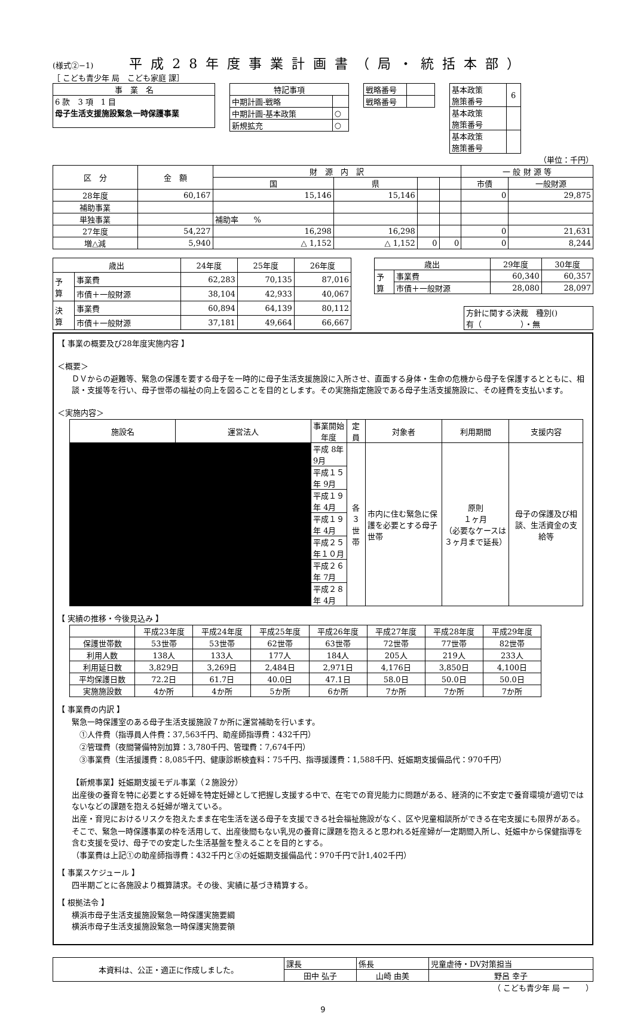(様式②−1) 平成28年度事業計画書（局・統括本部）
［ こども青少年 局　こども家庭 課］
| 事 業 名 |
| --- |
| 6 款 3 項 1 目 母子生活支援施設緊急一時保護事業 |
| 特記事項 | |
| --- | --- |
| 中期計画-戦略 | |
| 中期計画-基本政策 | ○ |
| 新規拡充 | ○ |
| 戦略番号 | |
| 戦略番号 | |
| 基本政策 施策番号 | 6 |
| 基本政策 施策番号 | |
| 基本政策 施策番号 | |
（単位：千円）
| 区 分 | 金 額 | 財 源 内 訳 | | | | 一 般 財 源 等 | |
| --- | --- | --- | --- | --- | --- | --- | --- |
| | | 国 | 県 | | | 市債 | 一般財源 |
| 28年度 | 60,167 | 15,146 | 15,146 | | | 0 | 29,875 |
| 補助事業 | | | | | | | |
| 単独事業 | | 補助率 % | | | | | |
| 27年度 | 54,227 | 16,298 | 16,298 | | | 0 | 21,631 |
| 増△減 | 5,940 | △ 1,152 | △ 1,152 | 0 | 0 | 0 | 8,244 |
| 歳出 | | 24年度 | 25年度 | 26年度 |
| --- | --- | --- | --- | --- |
| 予 算 | 事業費 | 62,283 | 70,135 | 87,016 |
| | 市債＋一般財源 | 38,104 | 42,933 | 40,067 |
| 決 算 | 事業費 | 60,894 | 64,139 | 80,112 |
| | 市債＋一般財源 | 37,181 | 49,664 | 66,667 |
| 歳出 | | 29年度 | 30年度 |
| --- | --- | --- | --- |
| 予 算 | 事業費 | 60,340 | 60,357 |
| | 市債＋一般財源 | 28,080 | 28,097 |
| 方針に関する決裁 種別() 有（ ）・無 |
【 事業の概要及び28年度実施内容 】
＜概要＞
ＤＶからの避難等、緊急の保護を要する母子を一時的に母子生活支援施設に入所させ、直面する身体・生命の危機から母子を保護するとともに、相談・支援等を行い、母子世帯の福祉の向上を図ることを目的とします。その実施指定施設である母子生活支援施設に、その経費を支払います。
＜実施内容＞
| 施設名 | 運営法人 | 事業開始年度 | 定員 | 対象者 | 利用期間 | 支援内容 |
| --- | --- | --- | --- | --- | --- | --- |
| | | 平成 8年 9月 | 各 ３世帯 | 市内に住む緊急に保護を必要とする母子世帯 | 原則 １ヶ月 （必要なケースは３ヶ月まで延長） | 母子の保護及び相談、生活資金の支給等 |
| | | 平成１５年 9月 | | | | |
| | | 平成１９年 4月 | | | | |
| | | 平成１９年 4月 | | | | |
| | | 平成２５年１０月 | | | | |
| | | 平成２６年 7月 | | | | |
| | | 平成２８年 4月 | | | | |
【 実績の推移・今後見込み 】
| | 平成23年度 | 平成24年度 | 平成25年度 | 平成26年度 | 平成27年度 | 平成28年度 | 平成29年度 |
| --- | --- | --- | --- | --- | --- | --- | --- |
| 保護世帯数 | 53世帯 | 53世帯 | 62世帯 | 63世帯 | 72世帯 | 77世帯 | 82世帯 |
| 利用人数 | 138人 | 133人 | 177人 | 184人 | 205人 | 219人 | 233人 |
| 利用延日数 | 3,829日 | 3,269日 | 2,484日 | 2,971日 | 4,176日 | 3,850日 | 4,100日 |
| 平均保護日数 | 72.2日 | 61.7日 | 40.0日 | 47.1日 | 58.0日 | 50.0日 | 50.0日 |
| 実施施設数 | 4か所 | 4か所 | 5か所 | 6か所 | 7か所 | 7か所 | 7か所 |
【 事業費の内訳 】
緊急一時保護室のある母子生活支援施設７か所に運営補助を行います。
　①人件費（指導員人件費：37,563千円、助産師指導費：432千円）
　②管理費（夜間警備特別加算：3,780千円、管理費：7,674千円）
　③事業費（生活援護費：8,085千円、健康診断検査料：75千円、指導援護費：1,588千円、妊娠期支援備品代：970千円）
【新規事業】妊娠期支援モデル事業（２施設分）
出産後の養育を特に必要とする妊婦を特定妊婦として把握し支援する中で、在宅での育児能力に問題がある、経済的に不安定で養育環境が適切ではないなどの課題を抱える妊婦が増えている。
出産・育児におけるリスクを抱えたまま在宅生活を送る母子を支援できる社会福祉施設がなく、区や児童相談所ができる在宅支援にも限界がある。
そこで、緊急一時保護事業の枠を活用して、出産後間もない乳児の養育に課題を抱えると思われる妊産婦が一定期間入所し、妊娠中から保健指導を含む支援を受け、母子での安定した生活基盤を整えることを目的とする。
（事業費は上記①の助産師指導費：432千円と③の妊娠期支援備品代：970千円で計1,402千円）
【 事業スケジュール 】
四半期ごとに各施設より概算請求。その後、実績に基づき精算する。
【 根拠法令 】
横浜市母子生活支援施設緊急一時保護実施要綱
横浜市母子生活支援施設緊急一時保護実施要領
| 本資料は、公正・適正に作成しました。 | 課長 | 係長 | 児童虐待・DV対策担当 |
| | 田中 弘子 | 山崎 由美 | 野呂 幸子 |
（ こども青少年 局 ー　　）
9